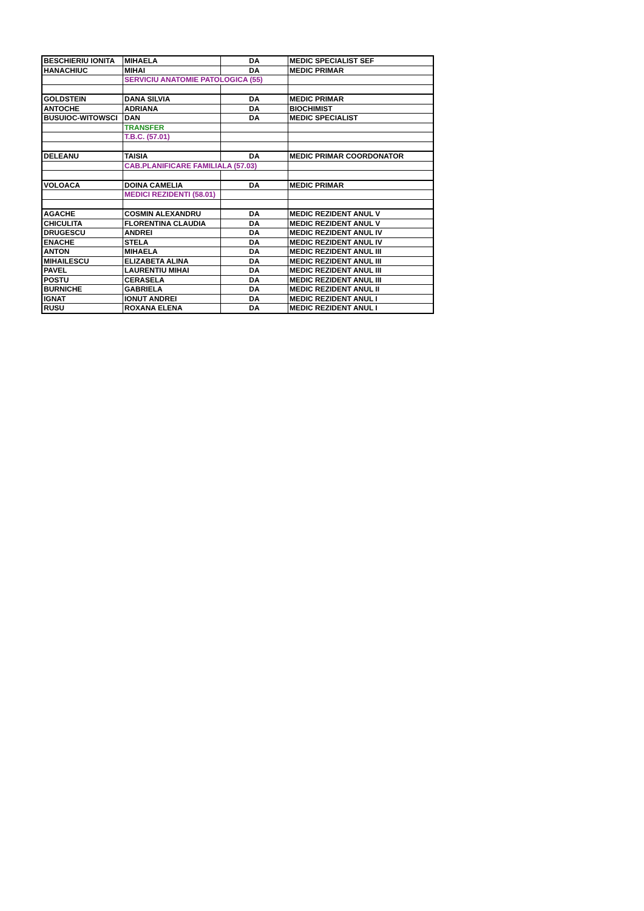| BESCHIERIU IONITA | MIHAELA | DA | MEDIC SPECIALIST SEF |
| HANACHIUC | MIHAI | DA | MEDIC PRIMAR |
| | SERVICIU ANATOMIE PATOLOGICA (55) | | |
| GOLDSTEIN | DANA SILVIA | DA | MEDIC PRIMAR |
| ANTOCHE | ADRIANA | DA | BIOCHIMIST |
| BUSUIOC-WITOWSCI | DAN | DA | MEDIC SPECIALIST |
| | TRANSFER | | |
| | T.B.C. (57.01) | | |
| DELEANU | TAISIA | DA | MEDIC PRIMAR COORDONATOR |
| | CAB.PLANIFICARE FAMILIALA (57.03) | | |
| VOLOACA | DOINA CAMELIA | DA | MEDIC PRIMAR |
| | MEDICI REZIDENTI (58.01) | | |
| AGACHE | COSMIN ALEXANDRU | DA | MEDIC REZIDENT ANUL V |
| CHICULITA | FLORENTINA CLAUDIA | DA | MEDIC REZIDENT ANUL V |
| DRUGESCU | ANDREI | DA | MEDIC REZIDENT ANUL IV |
| ENACHE | STELA | DA | MEDIC REZIDENT ANUL IV |
| ANTON | MIHAELA | DA | MEDIC REZIDENT ANUL III |
| MIHAILESCU | ELIZABETA ALINA | DA | MEDIC REZIDENT ANUL III |
| PAVEL | LAURENTIU MIHAI | DA | MEDIC REZIDENT ANUL III |
| POSTU | CERASELA | DA | MEDIC REZIDENT ANUL III |
| BURNICHE | GABRIELA | DA | MEDIC REZIDENT ANUL II |
| IGNAT | IONUT ANDREI | DA | MEDIC REZIDENT ANUL I |
| RUSU | ROXANA ELENA | DA | MEDIC REZIDENT ANUL I |